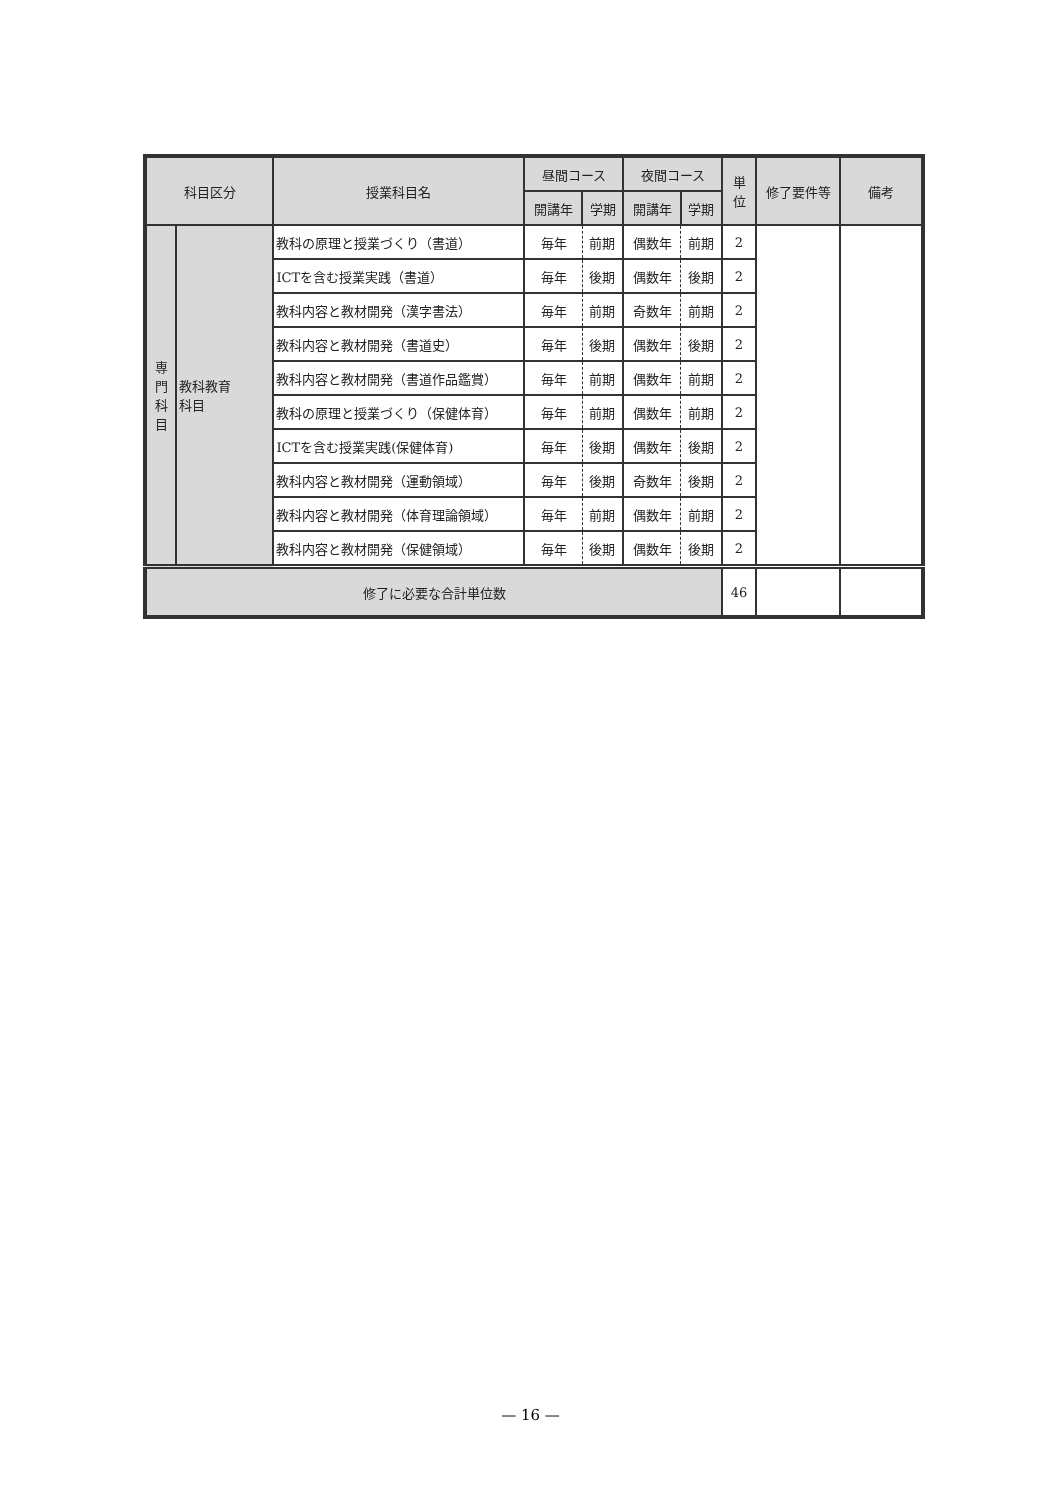| 科目区分 | | 授業科目名 | 昼間コース | | 夜間コース | | 単 位 | 修了要件等 | 備考 |
| --- | --- | --- | --- | --- | --- | --- | --- | --- | --- |
| | | | 開講年 | 学期 | 開講年 | 学期 | | | |
| 専 門 科 目 | 教科教育 科目 | 教科の原理と授業づくり（書道） | 毎年 | 前期 | 偶数年 | 前期 | 2 | | |
| | | ICTを含む授業実践（書道） | 毎年 | 後期 | 偶数年 | 後期 | 2 | | |
| | | 教科内容と教材開発（漢字書法） | 毎年 | 前期 | 奇数年 | 前期 | 2 | | |
| | | 教科内容と教材開発（書道史） | 毎年 | 後期 | 偶数年 | 後期 | 2 | | |
| | | 教科内容と教材開発（書道作品鑑賞） | 毎年 | 前期 | 偶数年 | 前期 | 2 | | |
| | | 教科の原理と授業づくり（保健体育） | 毎年 | 前期 | 偶数年 | 前期 | 2 | | |
| | | ICTを含む授業実践(保健体育) | 毎年 | 後期 | 偶数年 | 後期 | 2 | | |
| | | 教科内容と教材開発（運動領域） | 毎年 | 後期 | 奇数年 | 後期 | 2 | | |
| | | 教科内容と教材開発（体育理論領域） | 毎年 | 前期 | 偶数年 | 前期 | 2 | | |
| | | 教科内容と教材開発（保健領域） | 毎年 | 後期 | 偶数年 | 後期 | 2 | | |
| 修了に必要な合計単位数 | | | | | | | 46 | | |
— 16 —